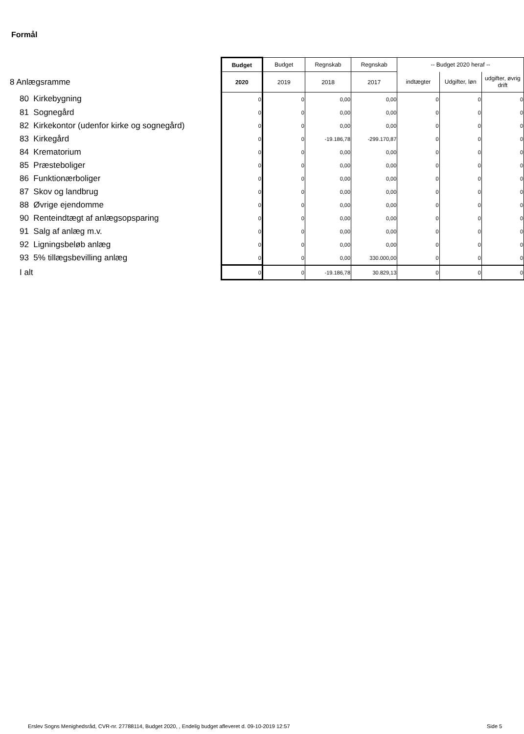Formål
| | Budget | Budget | Regnskab | Regnskab | -- Budget 2020 heraf -- | | |
| 8 Anlægsramme | 2020 | 2019 | 2018 | 2017 | indtægter | Udgifter, løn | udgifter, øvrig drift |
| 80 Kirkebygning | 0 | 0 | 0,00 | 0,00 | 0 | 0 | 0 |
| 81 Sognegård | 0 | 0 | 0,00 | 0,00 | 0 | 0 | 0 |
| 82 Kirkekontor (udenfor kirke og sognegård) | 0 | 0 | 0,00 | 0,00 | 0 | 0 | 0 |
| 83 Kirkegård | 0 | 0 | -19.186,78 | -299.170,87 | 0 | 0 | 0 |
| 84 Krematorium | 0 | 0 | 0,00 | 0,00 | 0 | 0 | 0 |
| 85 Præsteboliger | 0 | 0 | 0,00 | 0,00 | 0 | 0 | 0 |
| 86 Funktionærboliger | 0 | 0 | 0,00 | 0,00 | 0 | 0 | 0 |
| 87 Skov og landbrug | 0 | 0 | 0,00 | 0,00 | 0 | 0 | 0 |
| 88 Øvrige ejendomme | 0 | 0 | 0,00 | 0,00 | 0 | 0 | 0 |
| 90 Renteindtægt af anlægsopsparing | 0 | 0 | 0,00 | 0,00 | 0 | 0 | 0 |
| 91 Salg af anlæg m.v. | 0 | 0 | 0,00 | 0,00 | 0 | 0 | 0 |
| 92 Ligningsbeløb anlæg | 0 | 0 | 0,00 | 0,00 | 0 | 0 | 0 |
| 93 5% tillægsbevilling anlæg | 0 | 0 | 0,00 | 330.000,00 | 0 | 0 | 0 |
| I alt | 0 | 0 | -19.186,78 | 30.829,13 | 0 | 0 | 0 |
Erslev Sogns Menighedsråd, CVR-nr. 27788114, Budget 2020, , Endelig budget afleveret d. 09-10-2019 12:57
Side 5